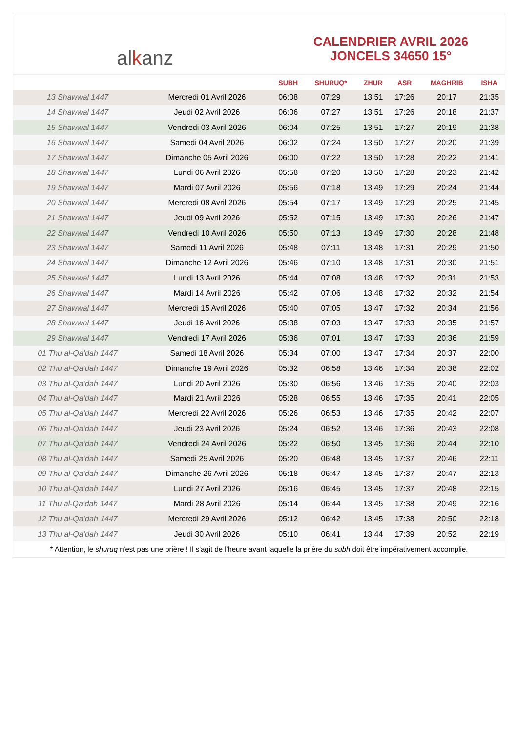alkanz
CALENDRIER AVRIL 2026
JONCELS 34650 15°
| | | SUBH | SHURUQ* | ZHUR | ASR | MAGHRIB | ISHA |
| --- | --- | --- | --- | --- | --- | --- | --- |
| 13 Shawwal 1447 | Mercredi 01 Avril 2026 | 06:08 | 07:29 | 13:51 | 17:26 | 20:17 | 21:35 |
| 14 Shawwal 1447 | Jeudi 02 Avril 2026 | 06:06 | 07:27 | 13:51 | 17:26 | 20:18 | 21:37 |
| 15 Shawwal 1447 | Vendredi 03 Avril 2026 | 06:04 | 07:25 | 13:51 | 17:27 | 20:19 | 21:38 |
| 16 Shawwal 1447 | Samedi 04 Avril 2026 | 06:02 | 07:24 | 13:50 | 17:27 | 20:20 | 21:39 |
| 17 Shawwal 1447 | Dimanche 05 Avril 2026 | 06:00 | 07:22 | 13:50 | 17:28 | 20:22 | 21:41 |
| 18 Shawwal 1447 | Lundi 06 Avril 2026 | 05:58 | 07:20 | 13:50 | 17:28 | 20:23 | 21:42 |
| 19 Shawwal 1447 | Mardi 07 Avril 2026 | 05:56 | 07:18 | 13:49 | 17:29 | 20:24 | 21:44 |
| 20 Shawwal 1447 | Mercredi 08 Avril 2026 | 05:54 | 07:17 | 13:49 | 17:29 | 20:25 | 21:45 |
| 21 Shawwal 1447 | Jeudi 09 Avril 2026 | 05:52 | 07:15 | 13:49 | 17:30 | 20:26 | 21:47 |
| 22 Shawwal 1447 | Vendredi 10 Avril 2026 | 05:50 | 07:13 | 13:49 | 17:30 | 20:28 | 21:48 |
| 23 Shawwal 1447 | Samedi 11 Avril 2026 | 05:48 | 07:11 | 13:48 | 17:31 | 20:29 | 21:50 |
| 24 Shawwal 1447 | Dimanche 12 Avril 2026 | 05:46 | 07:10 | 13:48 | 17:31 | 20:30 | 21:51 |
| 25 Shawwal 1447 | Lundi 13 Avril 2026 | 05:44 | 07:08 | 13:48 | 17:32 | 20:31 | 21:53 |
| 26 Shawwal 1447 | Mardi 14 Avril 2026 | 05:42 | 07:06 | 13:48 | 17:32 | 20:32 | 21:54 |
| 27 Shawwal 1447 | Mercredi 15 Avril 2026 | 05:40 | 07:05 | 13:47 | 17:32 | 20:34 | 21:56 |
| 28 Shawwal 1447 | Jeudi 16 Avril 2026 | 05:38 | 07:03 | 13:47 | 17:33 | 20:35 | 21:57 |
| 29 Shawwal 1447 | Vendredi 17 Avril 2026 | 05:36 | 07:01 | 13:47 | 17:33 | 20:36 | 21:59 |
| 01 Thu al-Qa‘dah 1447 | Samedi 18 Avril 2026 | 05:34 | 07:00 | 13:47 | 17:34 | 20:37 | 22:00 |
| 02 Thu al-Qa‘dah 1447 | Dimanche 19 Avril 2026 | 05:32 | 06:58 | 13:46 | 17:34 | 20:38 | 22:02 |
| 03 Thu al-Qa‘dah 1447 | Lundi 20 Avril 2026 | 05:30 | 06:56 | 13:46 | 17:35 | 20:40 | 22:03 |
| 04 Thu al-Qa‘dah 1447 | Mardi 21 Avril 2026 | 05:28 | 06:55 | 13:46 | 17:35 | 20:41 | 22:05 |
| 05 Thu al-Qa‘dah 1447 | Mercredi 22 Avril 2026 | 05:26 | 06:53 | 13:46 | 17:35 | 20:42 | 22:07 |
| 06 Thu al-Qa‘dah 1447 | Jeudi 23 Avril 2026 | 05:24 | 06:52 | 13:46 | 17:36 | 20:43 | 22:08 |
| 07 Thu al-Qa‘dah 1447 | Vendredi 24 Avril 2026 | 05:22 | 06:50 | 13:45 | 17:36 | 20:44 | 22:10 |
| 08 Thu al-Qa‘dah 1447 | Samedi 25 Avril 2026 | 05:20 | 06:48 | 13:45 | 17:37 | 20:46 | 22:11 |
| 09 Thu al-Qa‘dah 1447 | Dimanche 26 Avril 2026 | 05:18 | 06:47 | 13:45 | 17:37 | 20:47 | 22:13 |
| 10 Thu al-Qa‘dah 1447 | Lundi 27 Avril 2026 | 05:16 | 06:45 | 13:45 | 17:37 | 20:48 | 22:15 |
| 11 Thu al-Qa‘dah 1447 | Mardi 28 Avril 2026 | 05:14 | 06:44 | 13:45 | 17:38 | 20:49 | 22:16 |
| 12 Thu al-Qa‘dah 1447 | Mercredi 29 Avril 2026 | 05:12 | 06:42 | 13:45 | 17:38 | 20:50 | 22:18 |
| 13 Thu al-Qa‘dah 1447 | Jeudi 30 Avril 2026 | 05:10 | 06:41 | 13:44 | 17:39 | 20:52 | 22:19 |
* Attention, le shuruq n'est pas une prière ! Il s'agit de l'heure avant laquelle la prière du subh doit être impérativement accomplie.